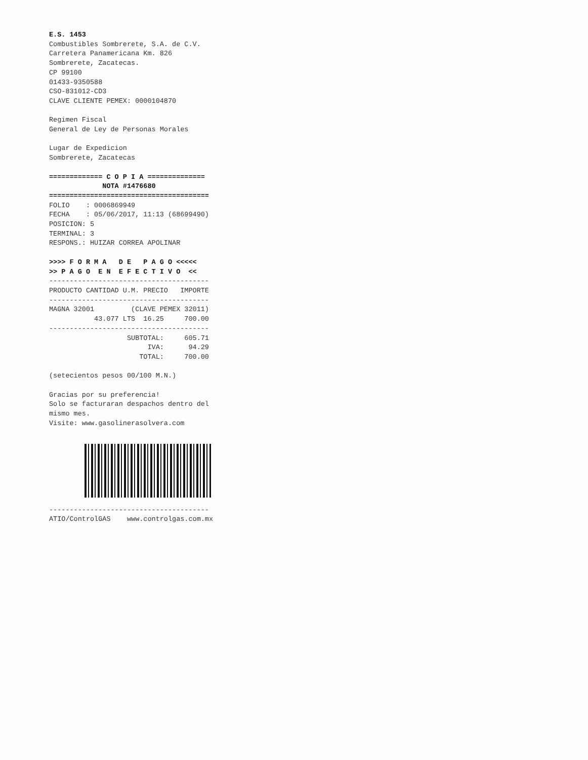E.S. 1453
Combustibles Sombrerete, S.A. de C.V.
Carretera Panamericana Km. 826
Sombrerete, Zacatecas.
CP 99100
01433-9350588
CSO-831012-CD3
CLAVE CLIENTE PEMEX: 0000104870

Regimen Fiscal
General de Ley de Personas Morales

Lugar de Expedicion
Sombrerete, Zacatecas

============= C O P I A ==============
             NOTA #1476680
=======================================
FOLIO    : 0006869949
FECHA    : 05/06/2017, 11:13 (68699490)
POSICION: 5
TERMINAL: 3
RESPONS.: HUIZAR CORREA APOLINAR

>>>> F O R M A   D E   P A G O <<<<<
>> P A G O  E N  E F E C T I V O  <<
---------------------------------------
PRODUCTO CANTIDAD U.M. PRECIO   IMPORTE
---------------------------------------
MAGNA 32001         (CLAVE PEMEX 32011)
           43.077 LTS  16.25     700.00
---------------------------------------
                   SUBTOTAL:     605.71
                        IVA:      94.29
                      TOTAL:     700.00

(setecientos pesos 00/100 M.N.)

Gracias por su preferencia!
Solo se facturaran despachos dentro del
mismo mes.
Visite: www.gasolinerasolvera.com
---------------------------------------
ATIO/ControlGAS    www.controlgas.com.mx